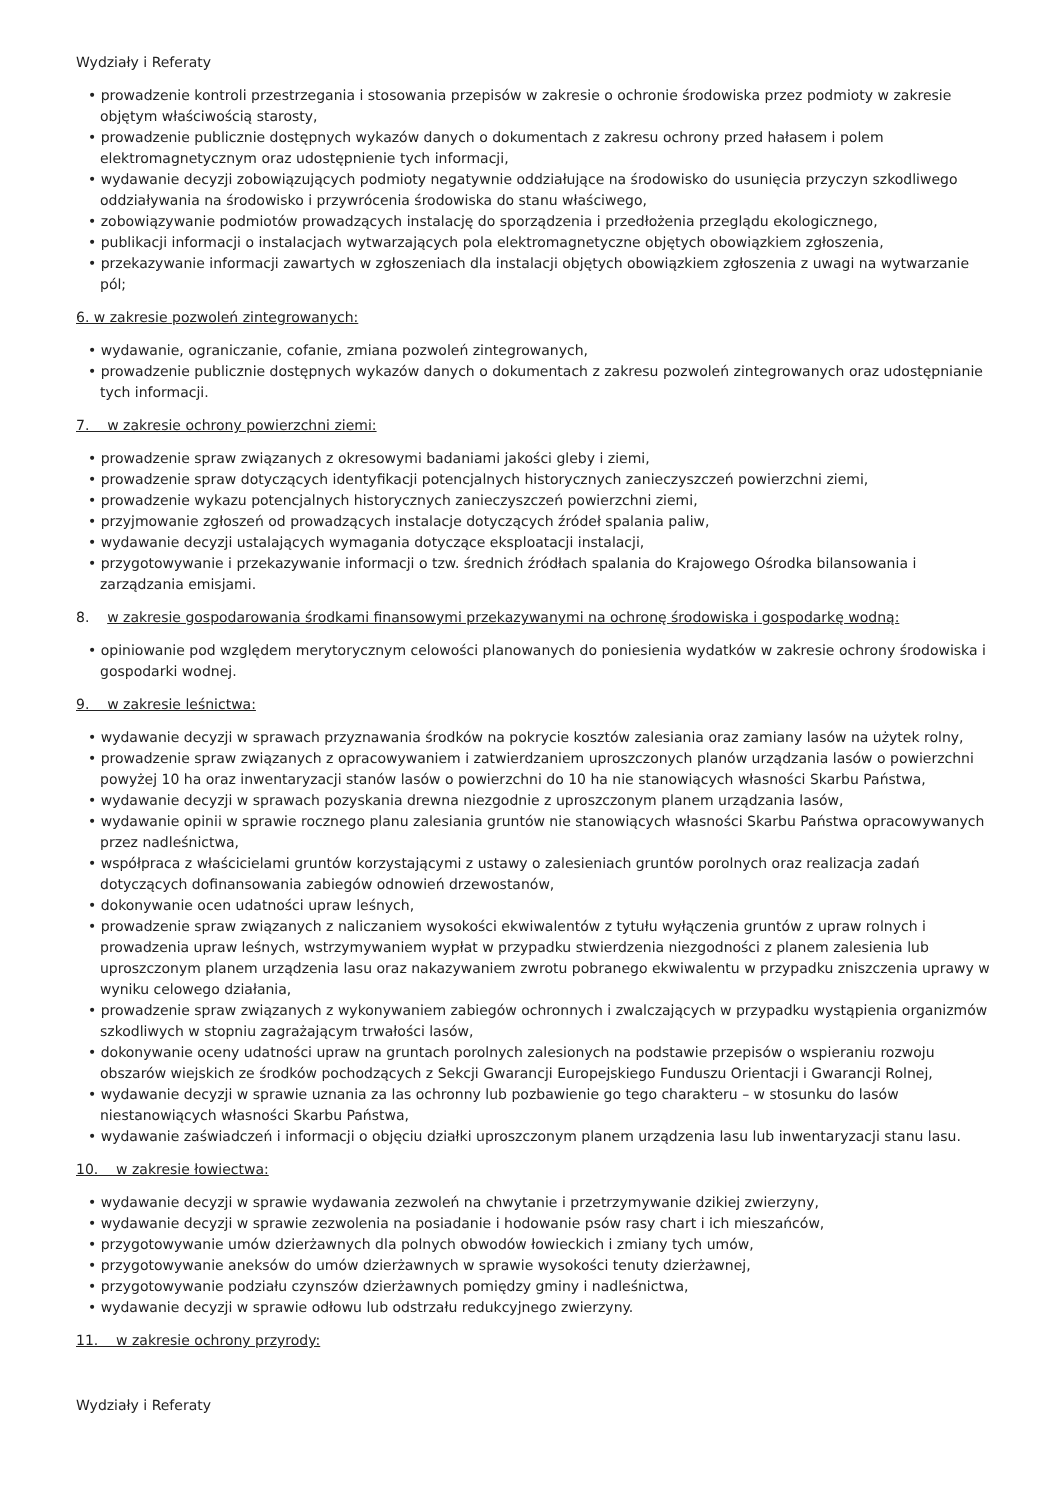Wydziały i Referaty
prowadzenie kontroli przestrzegania i stosowania przepisów w zakresie o ochronie środowiska przez podmioty w zakresie objętym właściwością starosty,
prowadzenie publicznie dostępnych wykazów danych o dokumentach z zakresu ochrony przed hałasem i polem elektromagnetycznym oraz udostępnienie tych informacji,
wydawanie decyzji zobowiązujących podmioty negatywnie oddziałujące na środowisko do usunięcia przyczyn szkodliwego oddziaływania na środowisko i przywrócenia środowiska do stanu właściwego,
zobowiązywanie podmiotów prowadzących instalację do sporządzenia i przedłożenia przeglądu ekologicznego,
publikacji informacji o instalacjach wytwarzających pola elektromagnetyczne objętych obowiązkiem zgłoszenia,
przekazywanie informacji zawartych w zgłoszeniach dla instalacji objętych obowiązkiem zgłoszenia z uwagi na wytwarzanie pól;
6. w zakresie pozwoleń zintegrowanych:
wydawanie, ograniczanie, cofanie, zmiana pozwoleń zintegrowanych,
prowadzenie publicznie dostępnych wykazów danych o dokumentach z zakresu pozwoleń zintegrowanych oraz udostępnianie tych informacji.
7. w zakresie ochrony powierzchni ziemi:
prowadzenie spraw związanych z okresowymi badaniami jakości gleby i ziemi,
prowadzenie spraw dotyczących identyfikacji potencjalnych historycznych zanieczyszczeń powierzchni ziemi,
prowadzenie wykazu potencjalnych historycznych zanieczyszczeń powierzchni ziemi,
przyjmowanie zgłoszeń od prowadzących instalacje dotyczących źródeł spalania paliw,
wydawanie decyzji ustalających wymagania dotyczące eksploatacji instalacji,
przygotowywanie i przekazywanie informacji o tzw. średnich źródłach spalania do Krajowego Ośrodka bilansowania i zarządzania emisjami.
8. w zakresie gospodarowania środkami finansowymi przekazywanymi na ochronę środowiska i gospodarkę wodną:
opiniowanie pod względem merytorycznym celowości planowanych do poniesienia wydatków w zakresie ochrony środowiska i gospodarki wodnej.
9. w zakresie leśnictwa:
wydawanie decyzji w sprawach przyznawania środków na pokrycie kosztów zalesiania oraz zamiany lasów na użytek rolny,
prowadzenie spraw związanych z opracowywaniem i zatwierdzaniem uproszczonych planów urządzania lasów o powierzchni powyżej 10 ha oraz inwentaryzacji stanów lasów o powierzchni do 10 ha nie stanowiących własności Skarbu Państwa,
wydawanie decyzji w sprawach pozyskania drewna niezgodnie z uproszczonym planem urządzania lasów,
wydawanie opinii w sprawie rocznego planu zalesiania gruntów nie stanowiących własności Skarbu Państwa opracowywanych przez nadleśnictwa,
współpraca z właścicielami gruntów korzystającymi z ustawy o zalesieniach gruntów porolnych oraz realizacja zadań dotyczących dofinansowania zabiegów odnowień drzewostanów,
dokonywanie ocen udatności upraw leśnych,
prowadzenie spraw związanych z naliczaniem wysokości ekwiwalentów z tytułu wyłączenia gruntów z upraw rolnych i prowadzenia upraw leśnych, wstrzymywaniem wypłat w przypadku stwierdzenia niezgodności z planem zalesienia lub uproszczonym planem urządzenia lasu oraz nakazywaniem zwrotu pobranego ekwiwalentu w przypadku zniszczenia uprawy w wyniku celowego działania,
prowadzenie spraw związanych z wykonywaniem zabiegów ochronnych i zwalczających w przypadku wystąpienia organizmów szkodliwych w stopniu zagrażającym trwałości lasów,
dokonywanie oceny udatności upraw na gruntach porolnych zalesionych na podstawie przepisów o wspieraniu rozwoju obszarów wiejskich ze środków pochodzących z Sekcji Gwarancji Europejskiego Funduszu Orientacji i Gwarancji Rolnej,
wydawanie decyzji w sprawie uznania za las ochronny lub pozbawienie go tego charakteru – w stosunku do lasów niestanowiących własności Skarbu Państwa,
wydawanie zaświadczeń i informacji o objęciu działki uproszczonym planem urządzenia lasu lub inwentaryzacji stanu lasu.
10. w zakresie łowiectwa:
wydawanie decyzji w sprawie wydawania zezwoleń na chwytanie i przetrzymywanie dzikiej zwierzyny,
wydawanie decyzji w sprawie zezwolenia na posiadanie i hodowanie psów rasy chart i ich mieszańców,
przygotowywanie umów dzierżawnych dla polnych obwodów łowieckich i zmiany tych umów,
przygotowywanie aneksów do umów dzierżawnych w sprawie wysokości tenuty dzierżawnej,
przygotowywanie podziału czynszów dzierżawnych pomiędzy gminy i nadleśnictwa,
wydawanie decyzji w sprawie odłowu lub odstrzału redukcyjnego zwierzyny.
11. w zakresie ochrony przyrody:
Wydziały i Referaty